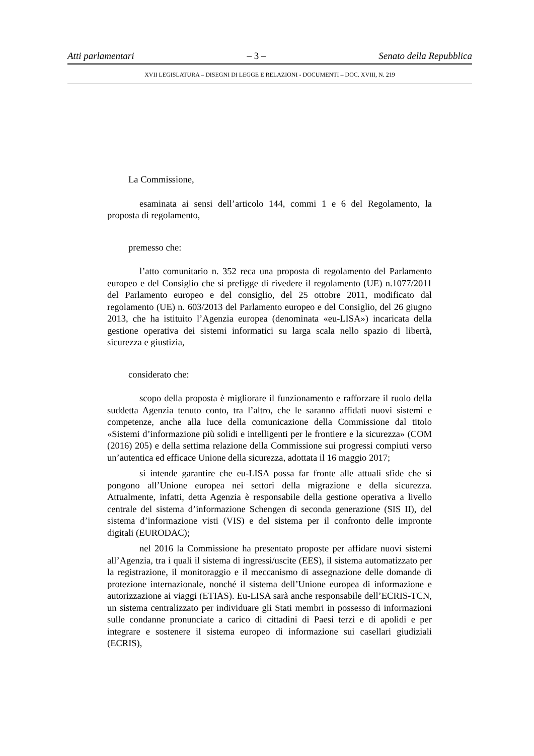Atti parlamentari – 3 – Senato della Repubblica
XVII LEGISLATURA – DISEGNI DI LEGGE E RELAZIONI - DOCUMENTI – DOC. XVIII, N. 219
La Commissione,
esaminata ai sensi dell’articolo 144, commi 1 e 6 del Regolamento, la proposta di regolamento,
premesso che:
l’atto comunitario n. 352 reca una proposta di regolamento del Parlamento europeo e del Consiglio che si prefigge di rivedere il regolamento (UE) n.1077/2011 del Parlamento europeo e del consiglio, del 25 ottobre 2011, modificato dal regolamento (UE) n. 603/2013 del Parlamento europeo e del Consiglio, del 26 giugno 2013, che ha istituito l’Agenzia europea (denominata «eu-LISA») incaricata della gestione operativa dei sistemi informatici su larga scala nello spazio di libertà, sicurezza e giustizia,
considerato che:
scopo della proposta è migliorare il funzionamento e rafforzare il ruolo della suddetta Agenzia tenuto conto, tra l’altro, che le saranno affidati nuovi sistemi e competenze, anche alla luce della comunicazione della Commissione dal titolo «Sistemi d’informazione più solidi e intelligenti per le frontiere e la sicurezza» (COM (2016) 205) e della settima relazione della Commissione sui progressi compiuti verso un’autentica ed efficace Unione della sicurezza, adottata il 16 maggio 2017;
si intende garantire che eu-LISA possa far fronte alle attuali sfide che si pongono all’Unione europea nei settori della migrazione e della sicurezza. Attualmente, infatti, detta Agenzia è responsabile della gestione operativa a livello centrale del sistema d’informazione Schengen di seconda generazione (SIS II), del sistema d’informazione visti (VIS) e del sistema per il confronto delle impronte digitali (EURODAC);
nel 2016 la Commissione ha presentato proposte per affidare nuovi sistemi all’Agenzia, tra i quali il sistema di ingressi/uscite (EES), il sistema automatizzato per la registrazione, il monitoraggio e il meccanismo di assegnazione delle domande di protezione internazionale, nonché il sistema dell’Unione europea di informazione e autorizzazione ai viaggi (ETIAS). Eu-LISA sarà anche responsabile dell’ECRIS-TCN, un sistema centralizzato per individuare gli Stati membri in possesso di informazioni sulle condanne pronunciate a carico di cittadini di Paesi terzi e di apolidi e per integrare e sostenere il sistema europeo di informazione sui casellari giudiziali (ECRIS),